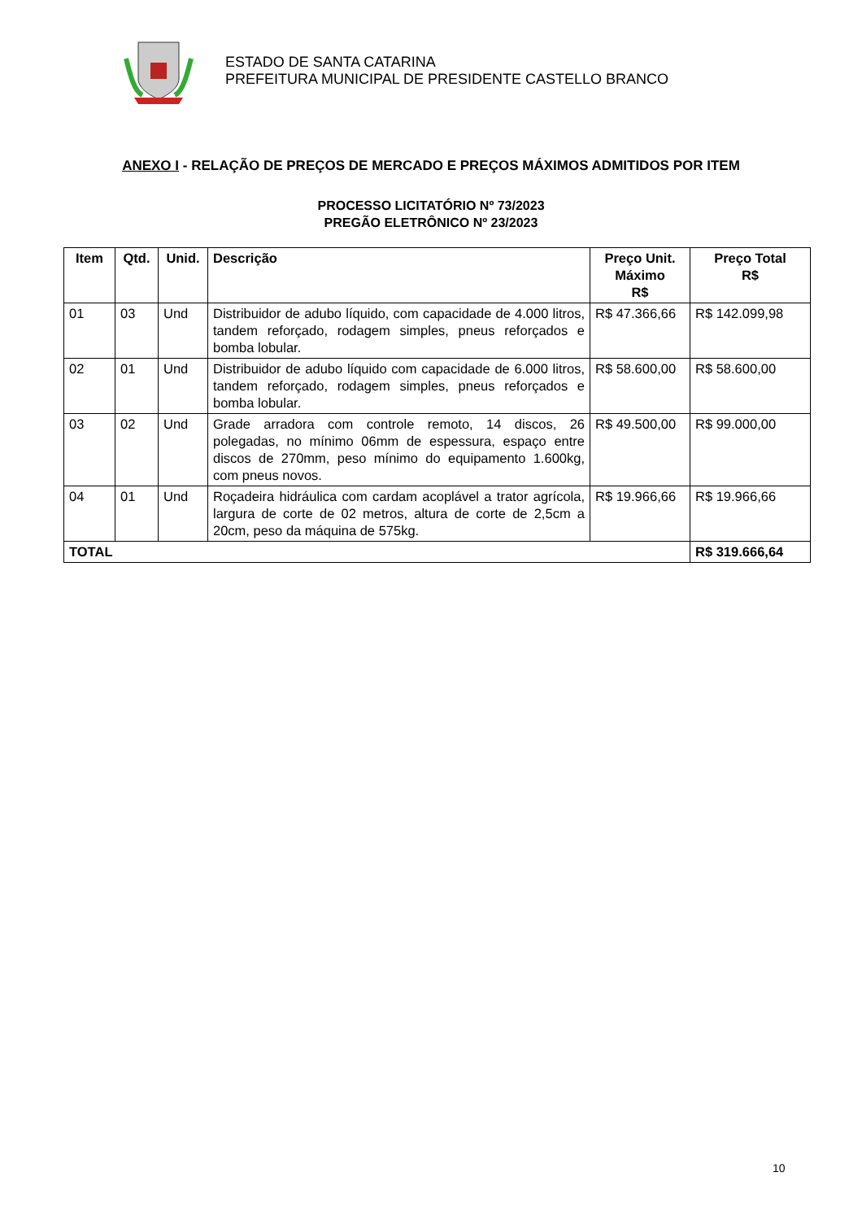ESTADO DE SANTA CATARINA
PREFEITURA MUNICIPAL DE PRESIDENTE CASTELLO BRANCO
ANEXO I - RELAÇÃO DE PREÇOS DE MERCADO E PREÇOS MÁXIMOS ADMITIDOS POR ITEM
PROCESSO LICITATÓRIO Nº 73/2023
PREGÃO ELETRÔNICO Nº 23/2023
| Item | Qtd. | Unid. | Descrição | Preço Unit. Máximo R$ | Preço Total R$ |
| --- | --- | --- | --- | --- | --- |
| 01 | 03 | Und | Distribuidor de adubo líquido, com capacidade de 4.000 litros, tandem reforçado, rodagem simples, pneus reforçados e bomba lobular. | R$ 47.366,66 | R$ 142.099,98 |
| 02 | 01 | Und | Distribuidor de adubo líquido com capacidade de 6.000 litros, tandem reforçado, rodagem simples, pneus reforçados e bomba lobular. | R$ 58.600,00 | R$ 58.600,00 |
| 03 | 02 | Und | Grade arradora com controle remoto, 14 discos, 26 polegadas, no mínimo 06mm de espessura, espaço entre discos de 270mm, peso mínimo do equipamento 1.600kg, com pneus novos. | R$ 49.500,00 | R$ 99.000,00 |
| 04 | 01 | Und | Roçadeira hidráulica com cardam acoplável a trator agrícola, largura de corte de 02 metros, altura de corte de 2,5cm a 20cm, peso da máquina de 575kg. | R$ 19.966,66 | R$ 19.966,66 |
| TOTAL | | | | | R$ 319.666,64 |
10